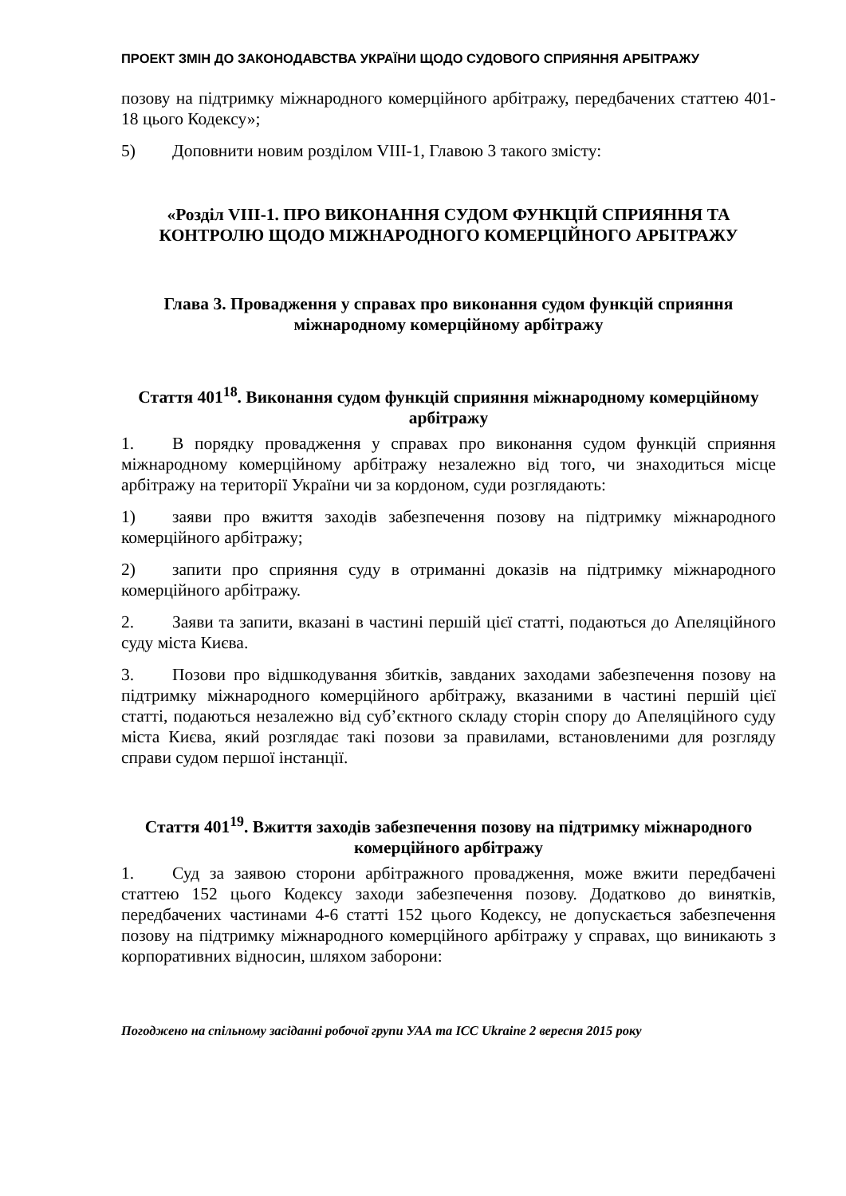ПРОЕКТ ЗМІН ДО ЗАКОНОДАВСТВА УКРАЇНИ ЩОДО СУДОВОГО СПРИЯННЯ АРБІТРАЖУ
позову на підтримку міжнародного комерційного арбітражу, передбачених статтею 401-18 цього Кодексу»;
5) Доповнити новим розділом VIII-1, Главою 3 такого змісту:
«Розділ VIII-1. ПРО ВИКОНАННЯ СУДОМ ФУНКЦІЙ СПРИЯННЯ ТА КОНТРОЛЮ ЩОДО МІЖНАРОДНОГО КОМЕРЦІЙНОГО АРБІТРАЖУ
Глава 3. Провадження у справах про виконання судом функцій сприяння міжнародному комерційному арбітражу
Стаття 401<sup>18</sup>. Виконання судом функцій сприяння міжнародному комерційному арбітражу
1. В порядку провадження у справах про виконання судом функцій сприяння міжнародному комерційному арбітражу незалежно від того, чи знаходиться місце арбітражу на території України чи за кордоном, суди розглядають:
1) заяви про вжиття заходів забезпечення позову на підтримку міжнародного комерційного арбітражу;
2) запити про сприяння суду в отриманні доказів на підтримку міжнародного комерційного арбітражу.
2. Заяви та запити, вказані в частині першій цієї статті, подаються до Апеляційного суду міста Києва.
3. Позови про відшкодування збитків, завданих заходами забезпечення позову на підтримку міжнародного комерційного арбітражу, вказаними в частині першій цієї статті, подаються незалежно від суб’єктного складу сторін спору до Апеляційного суду міста Києва, який розглядає такі позови за правилами, встановленими для розгляду справи судом першої інстанції.
Стаття 401<sup>19</sup>. Вжиття заходів забезпечення позову на підтримку міжнародного комерційного арбітражу
1. Суд за заявою сторони арбітражного провадження, може вжити передбачені статтею 152 цього Кодексу заходи забезпечення позову. Додатково до винятків, передбачених частинами 4-6 статті 152 цього Кодексу, не допускається забезпечення позову на підтримку міжнародного комерційного арбітражу у справах, що виникають з корпоративних відносин, шляхом заборони:
Погоджено на спільному засіданні робочої групи УАА та ICC Ukraine 2 вересня 2015 року